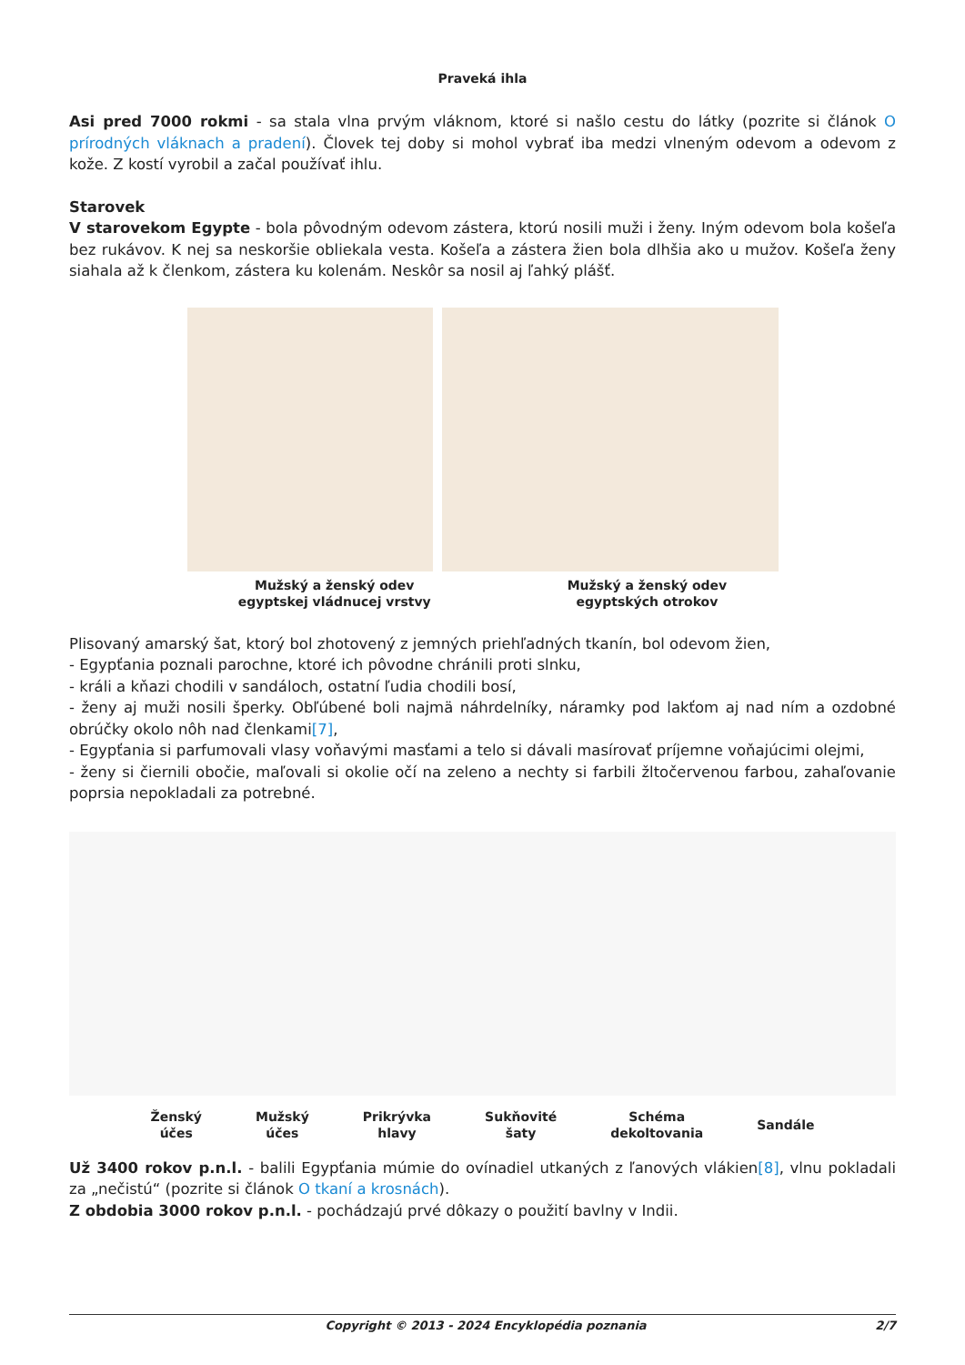Praveká ihla
Asi pred 7000 rokmi - sa stala vlna prvým vláknom, ktoré si našlo cestu do látky (pozrite si článok O prírodných vláknach a pradení). Človek tej doby si mohol vybrať iba medzi vlneným odevom a odevom z kože. Z kostí vyrobil a začal používať ihlu.
Starovek
V starovekom Egypte - bola pôvodným odevom zástera, ktorú nosili muži i ženy. Iným odevom bola košeľa bez rukávov. K nej sa neskoršie obliekala vesta. Košeľa a zástera žien bola dlhšia ako u mužov. Košeľa ženy siahala až k členkom, zástera ku kolenám. Neskôr sa nosil aj ľahký plášť.
Mužský a ženský odev
egyptskej vládnucej vrstvy
Mužský a ženský odev
egyptských otrokov
Plisovaný amarský šat, ktorý bol zhotovený z jemných priehľadných tkanín, bol odevom žien,
- Egypťania poznali parochne, ktoré ich pôvodne chránili proti slnku,
- králi a kňazi chodili v sandáloch, ostatní ľudia chodili bosí,
- ženy aj muži nosili šperky. Obľúbené boli najmä náhrdelníky, náramky pod lakťom aj nad ním a ozdobné obrúčky okolo nôh nad členkami[7],
- Egypťania si parfumovali vlasy voňavými masťami a telo si dávali masírovať príjemne voňajúcimi olejmi,
- ženy si čiernili obočie, maľovali si okolie očí na zeleno a nechty si farbili žltočervenou farbou, zahaľovanie poprsia nepokladali za potrebné.
Ženský
účes
Mužský
účes
Prikrývka
hlavy
Sukňovité
šaty
Schéma
dekoltovania
Sandále
Už 3400 rokov p.n.l. - balili Egypťania múmie do ovínadiel utkaných z ľanových vlákien[8], vlnu pokladali za „nečistú“ (pozrite si článok O tkaní a krosnách).
Z obdobia 3000 rokov p.n.l. - pochádzajú prvé dôkazy o použití bavlny v Indii.
Copyright © 2013 - 2024 Encyklopédia poznania 2/7